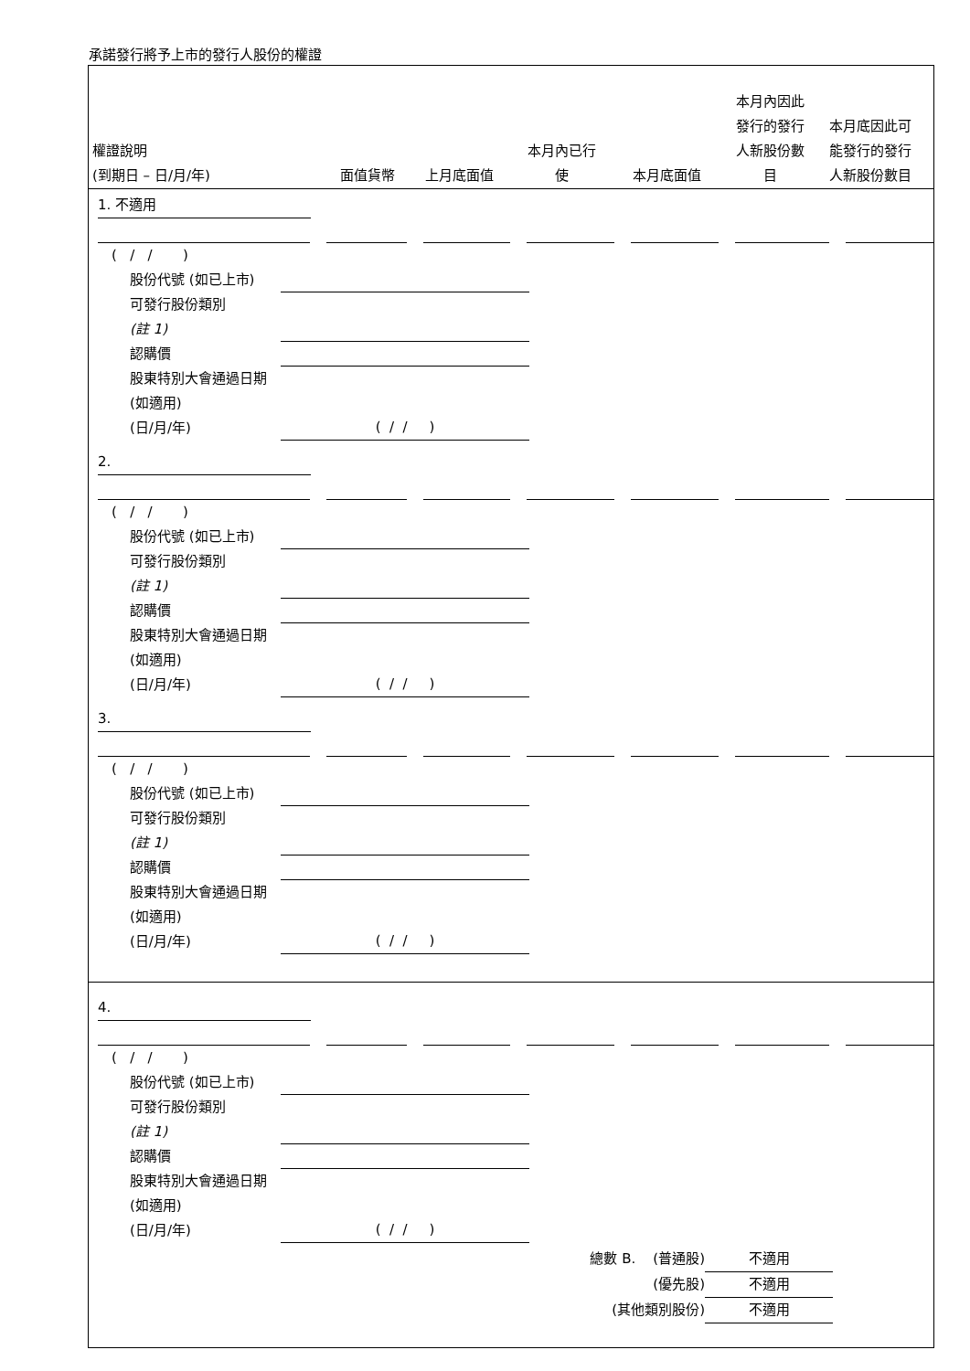承諾發行將予上市的發行人股份的權證
權證說明
(到期日 – 日/月/年)
面值貨幣
上月底面值
本月內已行
使
本月底面值
本月內因此
發行的發行
人新股份數
目
本月底因此可
能發行的發行
人新股份數目
1. 不適用
( / / )
股份代號 (如已上市)
可發行股份類別
(註 1)
認購價
股東特別大會通過日期 (如適用)
(日/月/年)
( / / )
2.
( / / )
股份代號 (如已上市)
可發行股份類別
(註 1)
認購價
股東特別大會通過日期 (如適用)
(日/月/年)
( / / )
3.
( / / )
股份代號 (如已上市)
可發行股份類別
(註 1)
認購價
股東特別大會通過日期 (如適用)
(日/月/年)
( / / )
4.
( / / )
股份代號 (如已上市)
可發行股份類別
(註 1)
認購價
股東特別大會通過日期 (如適用)
(日/月/年)
( / / )
總數 B. (普通股)
不適用
(優先股)
不適用
(其他類別股份)
不適用